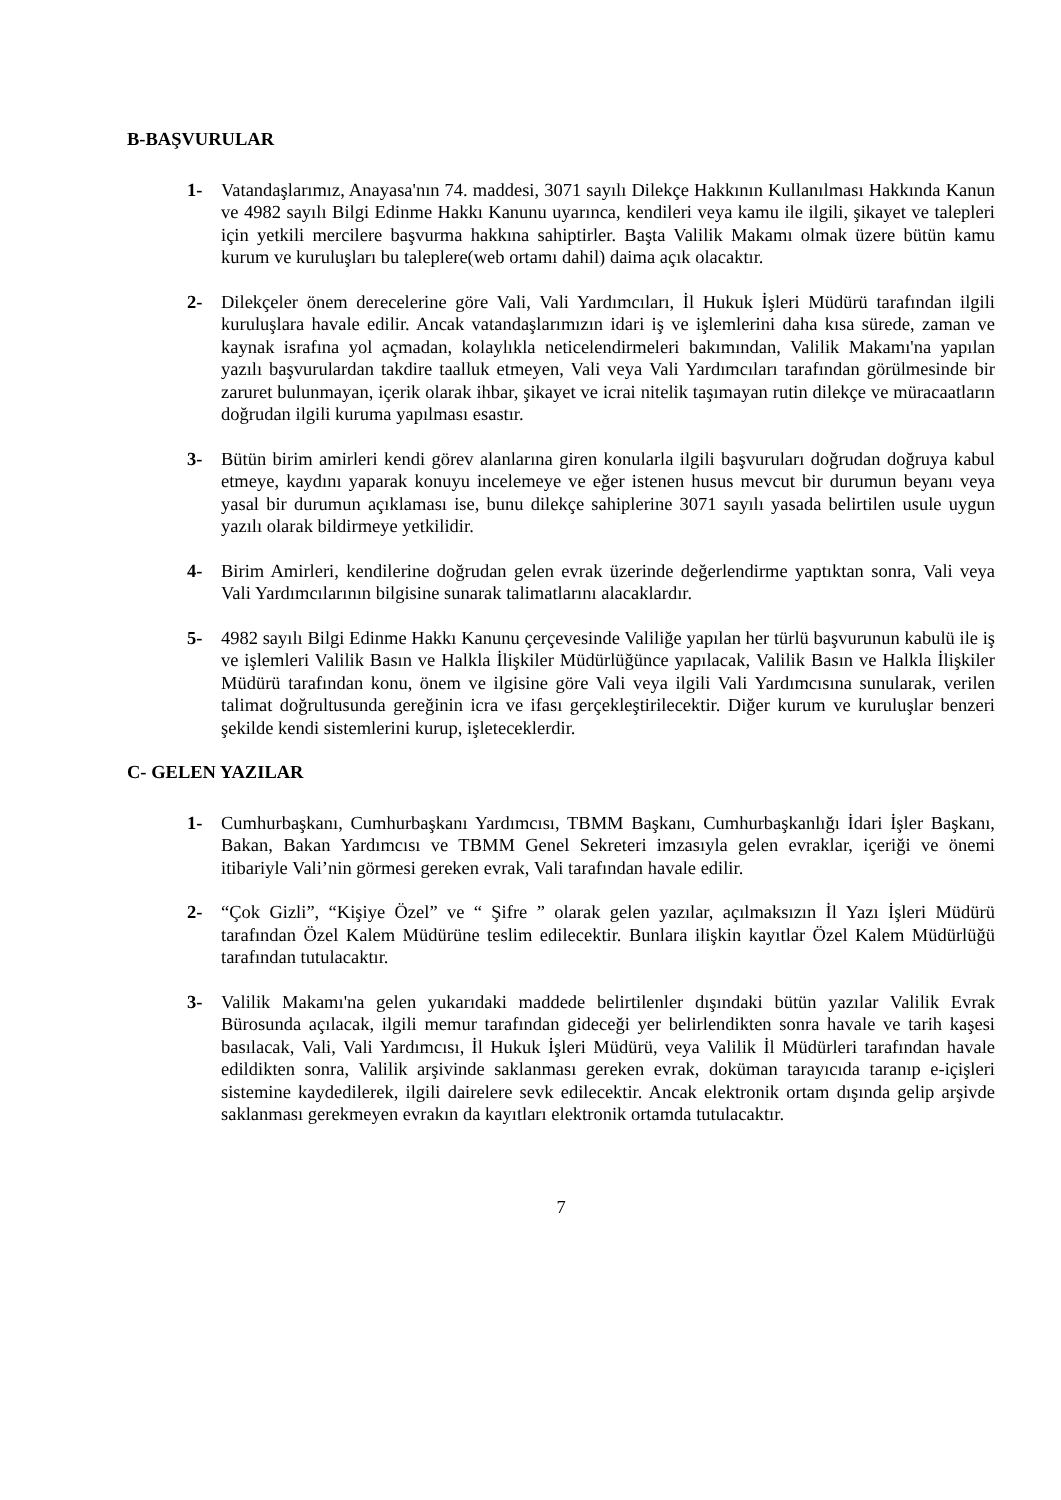B-BAŞVURULAR
1- Vatandaşlarımız, Anayasa'nın 74. maddesi, 3071 sayılı Dilekçe Hakkının Kullanılması Hakkında Kanun ve 4982 sayılı Bilgi Edinme Hakkı Kanunu uyarınca, kendileri veya kamu ile ilgili, şikayet ve talepleri için yetkili mercilere başvurma hakkına sahiptirler. Başta Valilik Makamı olmak üzere bütün kamu kurum ve kuruluşları bu taleplere(web ortamı dahil) daima açık olacaktır.
2- Dilekçeler önem derecelerine göre Vali, Vali Yardımcıları, İl Hukuk İşleri Müdürü tarafından ilgili kuruluşlara havale edilir. Ancak vatandaşlarımızın idari iş ve işlemlerini daha kısa sürede, zaman ve kaynak israfına yol açmadan, kolaylıkla neticelendirmeleri bakımından, Valilik Makamı'na yapılan yazılı başvurulardan takdire taalluk etmeyen, Vali veya Vali Yardımcıları tarafından görülmesinde bir zaruret bulunmayan, içerik olarak ihbar, şikayet ve icrai nitelik taşımayan rutin dilekçe ve müracaatların doğrudan ilgili kuruma yapılması esastır.
3- Bütün birim amirleri kendi görev alanlarına giren konularla ilgili başvuruları doğrudan doğruya kabul etmeye, kaydını yaparak konuyu incelemeye ve eğer istenen husus mevcut bir durumun beyanı veya yasal bir durumun açıklaması ise, bunu dilekçe sahiplerine 3071 sayılı yasada belirtilen usule uygun yazılı olarak bildirmeye yetkilidir.
4- Birim Amirleri, kendilerine doğrudan gelen evrak üzerinde değerlendirme yaptıktan sonra, Vali veya Vali Yardımcılarının bilgisine sunarak talimatlarını alacaklardır.
5- 4982 sayılı Bilgi Edinme Hakkı Kanunu çerçevesinde Valiliğe yapılan her türlü başvurunun kabulü ile iş ve işlemleri Valilik Basın ve Halkla İlişkiler Müdürlüğünce yapılacak, Valilik Basın ve Halkla İlişkiler Müdürü tarafından konu, önem ve ilgisine göre Vali veya ilgili Vali Yardımcısına sunularak, verilen talimat doğrultusunda gereğinin icra ve ifası gerçekleştirilecektir. Diğer kurum ve kuruluşlar benzeri şekilde kendi sistemlerini kurup, işleteceklerdir.
C- GELEN YAZILAR
1- Cumhurbaşkanı, Cumhurbaşkanı Yardımcısı, TBMM Başkanı, Cumhurbaşkanlığı İdari İşler Başkanı, Bakan, Bakan Yardımcısı ve TBMM Genel Sekreteri imzasıyla gelen evraklar, içeriği ve önemi itibariyle Vali’nin görmesi gereken evrak, Vali tarafından havale edilir.
2- “Çok Gizli”, “Kişiye Özel” ve “ Şifre ” olarak gelen yazılar, açılmaksızın İl Yazı İşleri Müdürü tarafından Özel Kalem Müdürüne teslim edilecektir. Bunlara ilişkin kayıtlar Özel Kalem Müdürlüğü tarafından tutulacaktır.
3- Valilik Makamı'na gelen yukarıdaki maddede belirtilenler dışındaki bütün yazılar Valilik Evrak Bürosunda açılacak, ilgili memur tarafından gideceği yer belirlendikten sonra havale ve tarih kaşesi basılacak, Vali, Vali Yardımcısı, İl Hukuk İşleri Müdürü, veya Valilik İl Müdürleri tarafından havale edildikten sonra, Valilik arşivinde saklanması gereken evrak, doküman tarayıcıda taranıp e-içişleri sistemine kaydedilerek, ilgili dairelere sevk edilecektir. Ancak elektronik ortam dışında gelip arşivde saklanması gerekmeyen evrakın da kayıtları elektronik ortamda tutulacaktır.
7